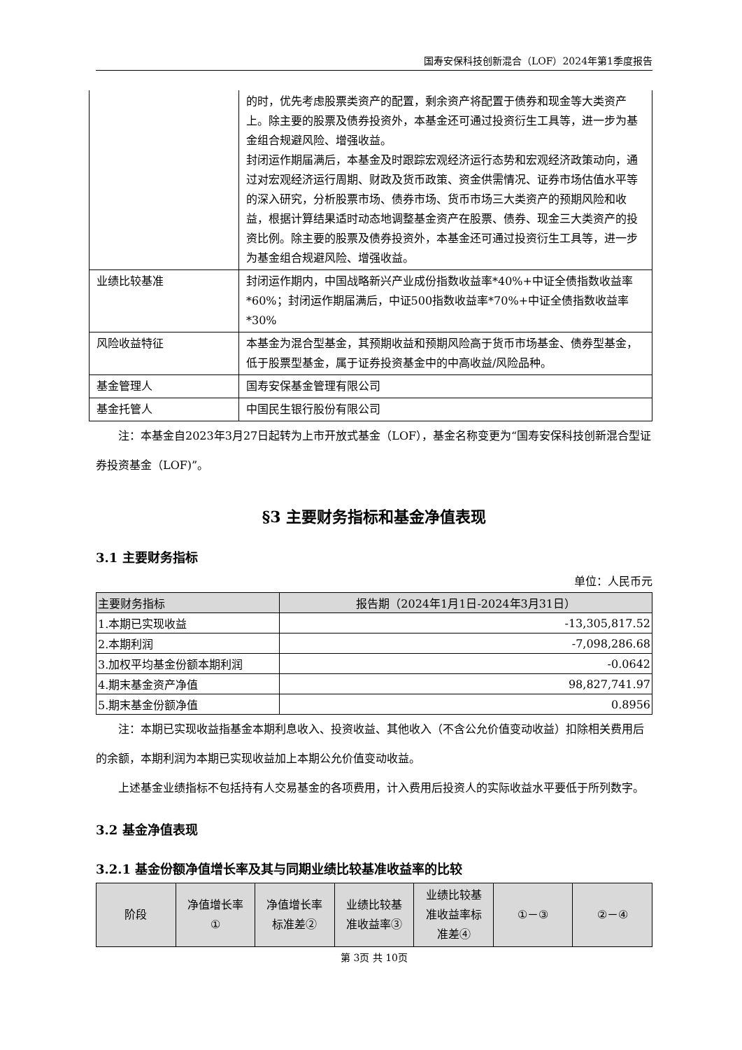国寿安保科技创新混合（LOF）2024年第1季度报告
| | 的时，优先考虑股票类资产的配置，剩余资产将配置于债券和现金等大类资产上。除主要的股票及债券投资外，本基金还可通过投资衍生工具等，进一步为基金组合规避风险、增强收益。 封闭运作期届满后，本基金及时跟踪宏观经济运行态势和宏观经济政策动向，通过对宏观经济运行周期、财政及货币政策、资金供需情况、证券市场估值水平等的深入研究，分析股票市场、债券市场、货币市场三大类资产的预期风险和收益，根据计算结果适时动态地调整基金资产在股票、债券、现金三大类资产的投资比例。除主要的股票及债券投资外，本基金还可通过投资衍生工具等，进一步为基金组合规避风险、增强收益。 |
| 业绩比较基准 | 封闭运作期内，中国战略新兴产业成份指数收益率*40%+中证全债指数收益率*60%；封闭运作期届满后，中证500指数收益率*70%+中证全债指数收益率*30% |
| 风险收益特征 | 本基金为混合型基金，其预期收益和预期风险高于货币市场基金、债券型基金，低于股票型基金，属于证券投资基金中的中高收益/风险品种。 |
| 基金管理人 | 国寿安保基金管理有限公司 |
| 基金托管人 | 中国民生银行股份有限公司 |
注：本基金自2023年3月27日起转为上市开放式基金（LOF），基金名称变更为“国寿安保科技创新混合型证券投资基金（LOF)”。
§3 主要财务指标和基金净值表现
3.1 主要财务指标
单位：人民币元
| 主要财务指标 | 报告期（2024年1月1日-2024年3月31日） |
| --- | --- |
| 1.本期已实现收益 | -13,305,817.52 |
| 2.本期利润 | -7,098,286.68 |
| 3.加权平均基金份额本期利润 | -0.0642 |
| 4.期末基金资产净值 | 98,827,741.97 |
| 5.期末基金份额净值 | 0.8956 |
注：本期已实现收益指基金本期利息收入、投资收益、其他收入（不含公允价值变动收益）扣除相关费用后的余额，本期利润为本期已实现收益加上本期公允价值变动收益。
上述基金业绩指标不包括持有人交易基金的各项费用，计入费用后投资人的实际收益水平要低于所列数字。
3.2 基金净值表现
3.2.1 基金份额净值增长率及其与同期业绩比较基准收益率的比较
| 阶段 | 净值增长率 ① | 净值增长率 标准差② | 业绩比较基 准收益率③ | 业绩比较基 准收益率标 准差④ | ①－③ | ②－④ |
| --- | --- | --- | --- | --- | --- | --- |
第 3页 共 10页